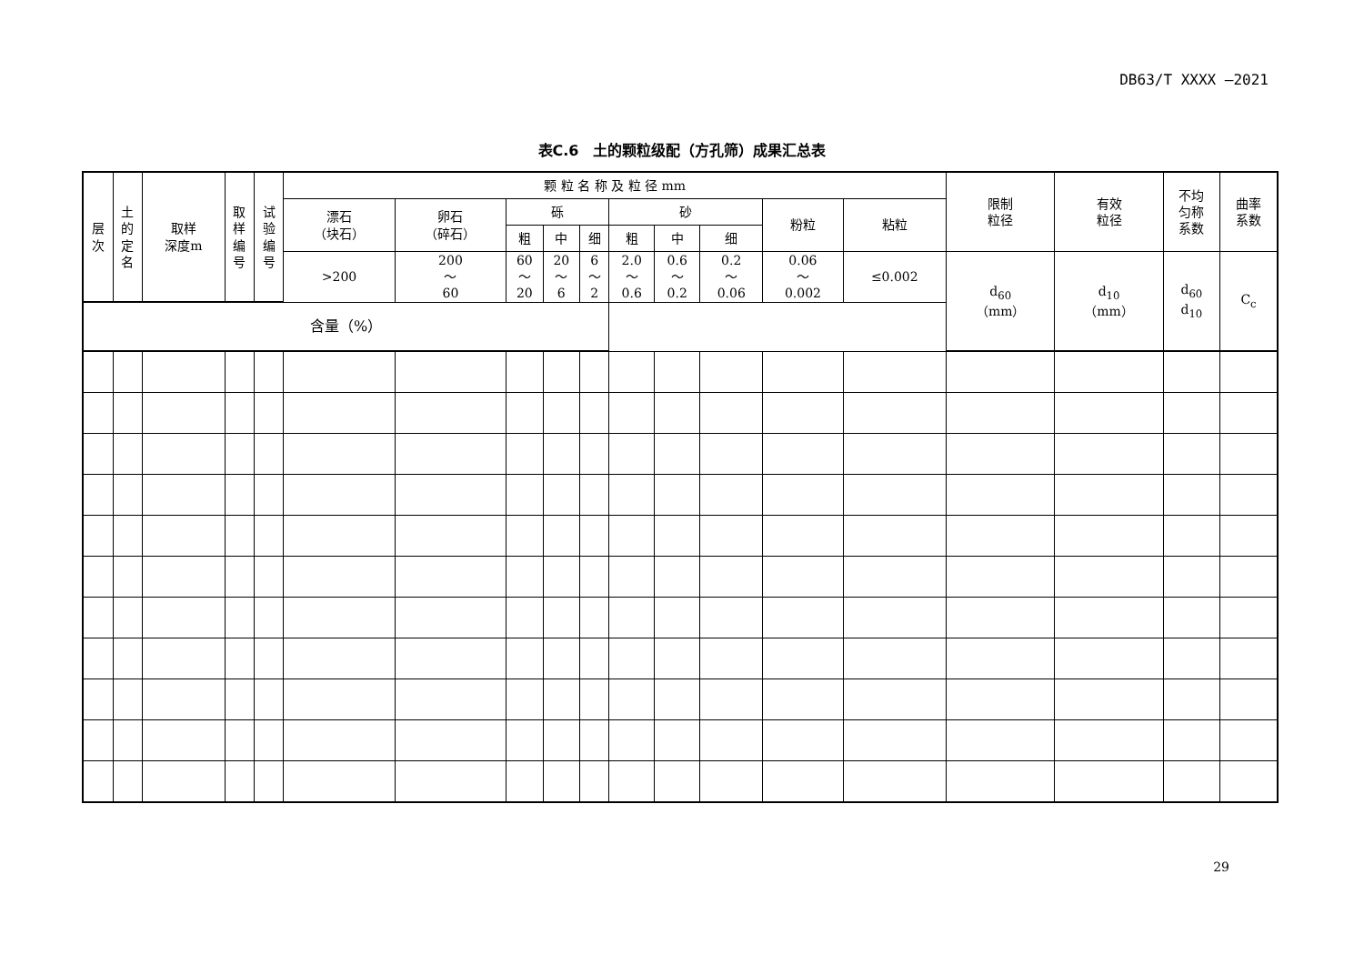DB63/T XXXX —2021
表C.6　土的颗粒级配（方孔筛）成果汇总表
| 层 次 | 土 的 定 名 | 取样 深度m | 取 样 编 号 | 试 验 编 号 | 颗 粒 名 称 及 粒 径 mm | | | | | | | | | | 限制 粒径 | 有效 粒径 | 不均 匀称 系数 | 曲率 系数 |
| --- | --- | --- | --- | --- | --- | --- | --- | --- | --- | --- | --- | --- | --- | --- | --- | --- | --- | --- |
| | | | | | 漂石 （块石） | 卵石 （碎石） | 砾 | | | 砂 | | | 粉粒 | 粘粒 | | | | |
| | | | | | | | 粗 | 中 | 细 | 粗 | 中 | 细 | | | | | | |
| | | | | | >200 | 200 ～ 60 | 60 ～ 20 | 20 ～ 6 | 6 ～ 2 | 2.0 ～ 0.6 | 0.6 ～ 0.2 | 0.2 ～ 0.06 | 0.06 ～ 0.002 | ≤0.002 | d<sub>60</sub> （mm） | d<sub>10</sub> （mm） | d<sub>60</sub> d<sub>10</sub> | C<sub>c</sub> |
| 含量（%） | | | | | | | | | | | | | | | | | | |
29